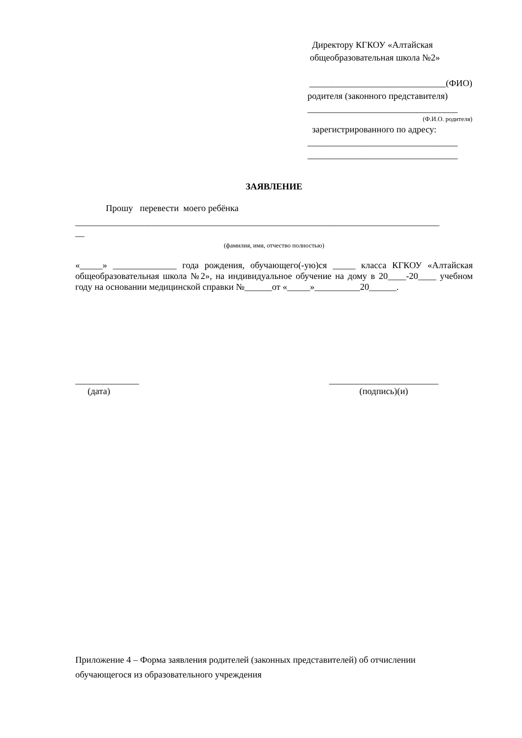Директору КГКОУ «Алтайская
общеобразовательная школа №2»
______________________________(ФИО)
родителя (законного представителя)
_________________________________
(Ф.И.О. родителя)
зарегистрированного по адресу:
_________________________________
_________________________________
ЗАЯВЛЕНИЕ
Прошу перевести моего ребёнка
________________________________________________________________________________
__
(фамилия, имя, отчество полностью)
«_____» ______________ года рождения, обучающего(-ую)ся _____ класса КГКОУ «Алтайская общеобразовательная школа №2», на индивидуальное обучение на дому в 20____-20____ учебном году на основании медицинской справки №______от «_____»__________20______.
______________
(дата)
________________________
(подпись)(и)
Приложение 4 – Форма заявления родителей (законных представителей) об отчислении обучающегося из образовательного учреждения